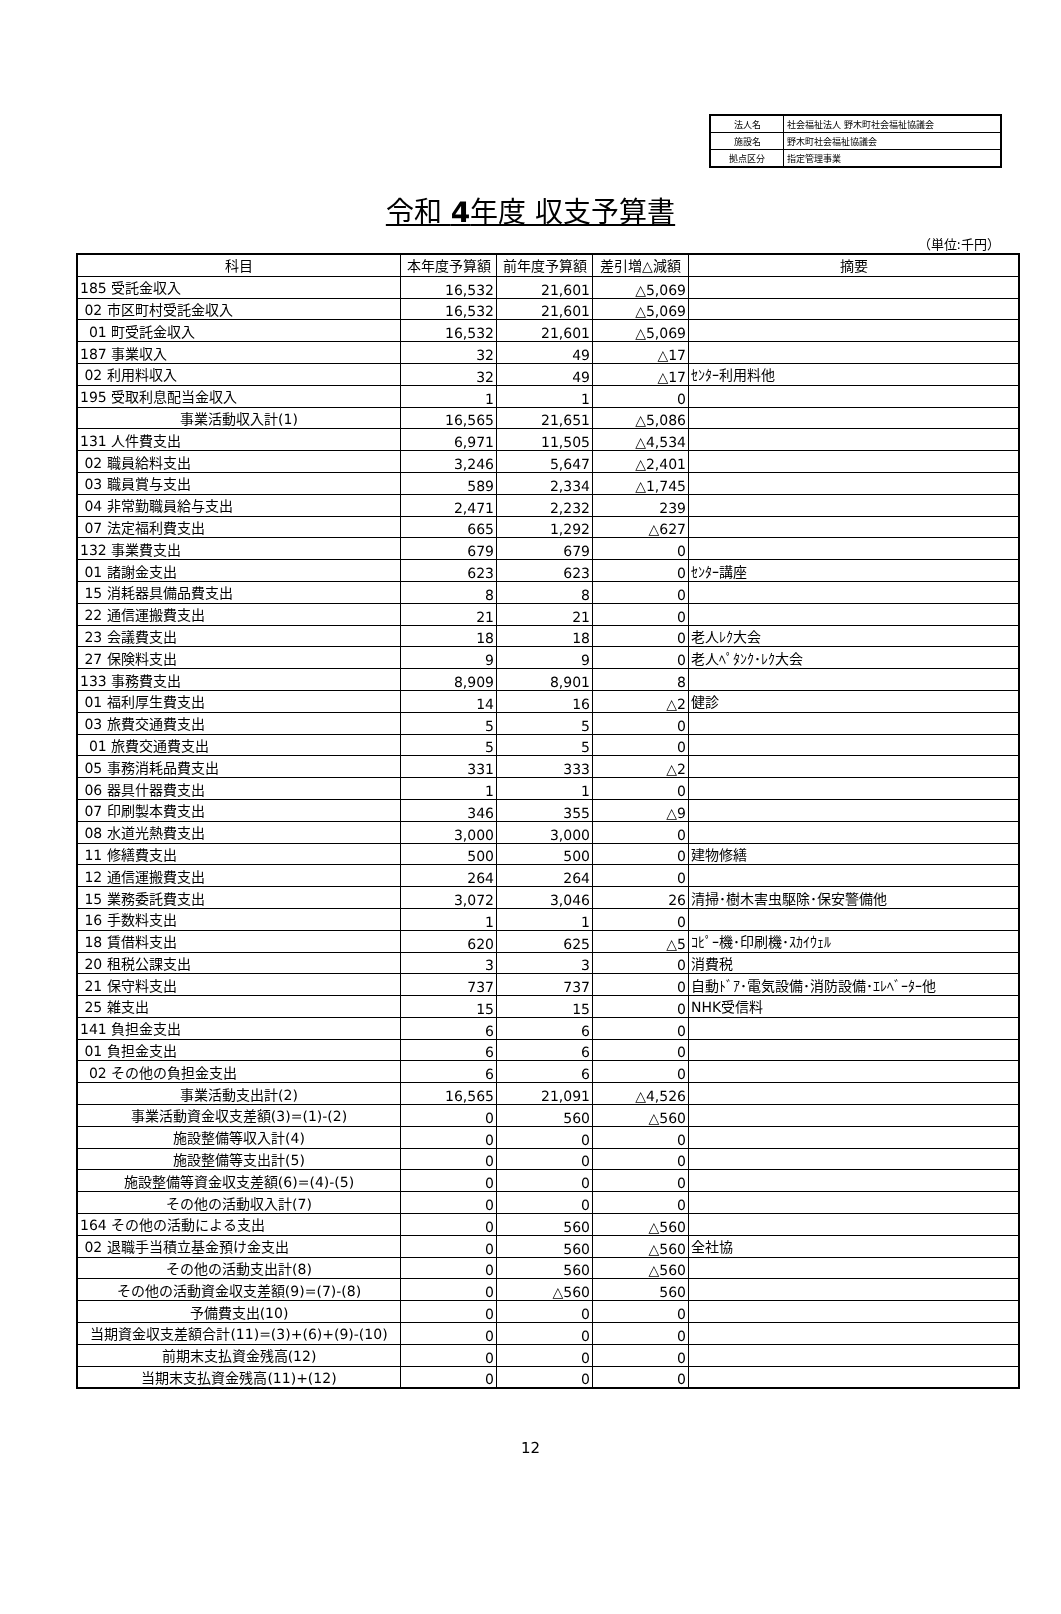| 法人名 | 社会福祉法人 野木町社会福祉協議会 |
| 施設名 | 野木町社会福祉協議会 |
| 拠点区分 | 指定管理事業 |
令和 4年度 収支予算書
（単位:千円）
| 科目 | 本年度予算額 | 前年度予算額 | 差引増△減額 | 摘要 |
| --- | --- | --- | --- | --- |
| 185 受託金収入 | 16,532 | 21,601 | △5,069 | |
| 02 市区町村受託金収入 | 16,532 | 21,601 | △5,069 | |
| 01 町受託金収入 | 16,532 | 21,601 | △5,069 | |
| 187 事業収入 | 32 | 49 | △17 | |
| 02 利用料収入 | 32 | 49 | △17 | ｾﾝﾀｰ利用料他 |
| 195 受取利息配当金収入 | 1 | 1 | 0 | |
| 事業活動収入計(1) | 16,565 | 21,651 | △5,086 | |
| 131 人件費支出 | 6,971 | 11,505 | △4,534 | |
| 02 職員給料支出 | 3,246 | 5,647 | △2,401 | |
| 03 職員賞与支出 | 589 | 2,334 | △1,745 | |
| 04 非常勤職員給与支出 | 2,471 | 2,232 | 239 | |
| 07 法定福利費支出 | 665 | 1,292 | △627 | |
| 132 事業費支出 | 679 | 679 | 0 | |
| 01 諸謝金支出 | 623 | 623 | 0 | ｾﾝﾀｰ講座 |
| 15 消耗器具備品費支出 | 8 | 8 | 0 | |
| 22 通信運搬費支出 | 21 | 21 | 0 | |
| 23 会議費支出 | 18 | 18 | 0 | 老人ﾚｸ大会 |
| 27 保険料支出 | 9 | 9 | 0 | 老人ﾍﾟﾀﾝｸ･ﾚｸ大会 |
| 133 事務費支出 | 8,909 | 8,901 | 8 | |
| 01 福利厚生費支出 | 14 | 16 | △2 | 健診 |
| 03 旅費交通費支出 | 5 | 5 | 0 | |
| 01 旅費交通費支出 | 5 | 5 | 0 | |
| 05 事務消耗品費支出 | 331 | 333 | △2 | |
| 06 器具什器費支出 | 1 | 1 | 0 | |
| 07 印刷製本費支出 | 346 | 355 | △9 | |
| 08 水道光熱費支出 | 3,000 | 3,000 | 0 | |
| 11 修繕費支出 | 500 | 500 | 0 | 建物修繕 |
| 12 通信運搬費支出 | 264 | 264 | 0 | |
| 15 業務委託費支出 | 3,072 | 3,046 | 26 | 清掃･樹木害虫駆除･保安警備他 |
| 16 手数料支出 | 1 | 1 | 0 | |
| 18 賃借料支出 | 620 | 625 | △5 | ｺﾋﾟｰ機･印刷機･ｽｶｲｳｪﾙ |
| 20 租税公課支出 | 3 | 3 | 0 | 消費税 |
| 21 保守料支出 | 737 | 737 | 0 | 自動ﾄﾞｱ･電気設備･消防設備･ｴﾚﾍﾞｰﾀｰ他 |
| 25 雑支出 | 15 | 15 | 0 | NHK受信料 |
| 141 負担金支出 | 6 | 6 | 0 | |
| 01 負担金支出 | 6 | 6 | 0 | |
| 02 その他の負担金支出 | 6 | 6 | 0 | |
| 事業活動支出計(2) | 16,565 | 21,091 | △4,526 | |
| 事業活動資金収支差額(3)=(1)-(2) | 0 | 560 | △560 | |
| 施設整備等収入計(4) | 0 | 0 | 0 | |
| 施設整備等支出計(5) | 0 | 0 | 0 | |
| 施設整備等資金収支差額(6)=(4)-(5) | 0 | 0 | 0 | |
| その他の活動収入計(7) | 0 | 0 | 0 | |
| 164 その他の活動による支出 | 0 | 560 | △560 | |
| 02 退職手当積立基金預け金支出 | 0 | 560 | △560 | 全社協 |
| その他の活動支出計(8) | 0 | 560 | △560 | |
| その他の活動資金収支差額(9)=(7)-(8) | 0 | △560 | 560 | |
| 予備費支出(10) | 0 | 0 | 0 | |
| 当期資金収支差額合計(11)=(3)+(6)+(9)-(10) | 0 | 0 | 0 | |
| 前期末支払資金残高(12) | 0 | 0 | 0 | |
| 当期末支払資金残高(11)+(12) | 0 | 0 | 0 | |
12